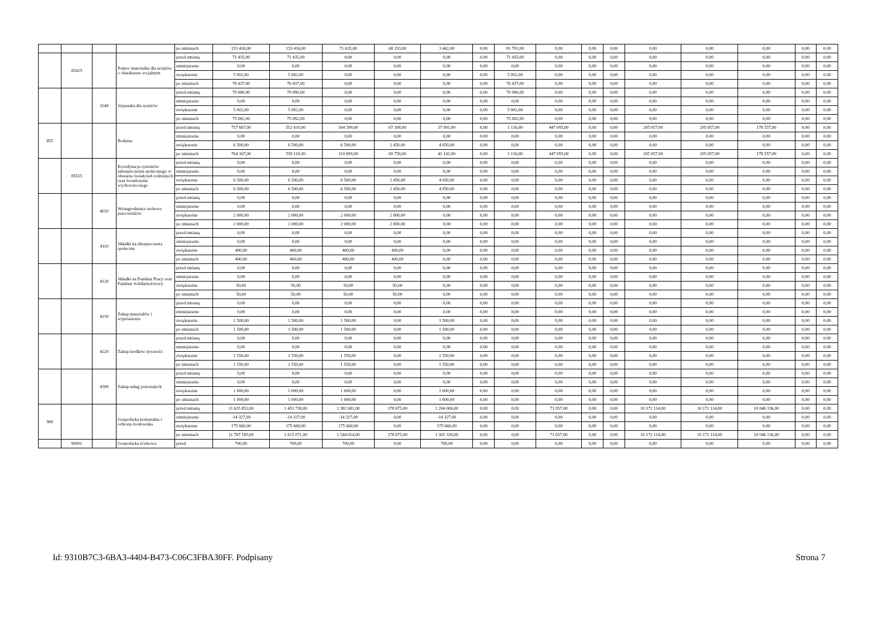| | | | | po zmianach | 153 416,00 | 153 416,00 | 71 635,00 | 68 193,00 | 3 442,00 | 0,00 | 81 781,00 | 0,00 | 0,00 | 0,00 | 0,00 | 0,00 | 0,00 | 0,00 | 0,00 |
| | 85415 | | Pomoc materialna dla uczniów o charakterze socjalnym | przed zmianą | 71 435,00 | 71 435,00 | 0,00 | 0,00 | 0,00 | 0,00 | 71 435,00 | 0,00 | 0,00 | 0,00 | 0,00 | 0,00 | 0,00 | 0,00 | 0,00 |
| | | | | zmniejszenie | 0,00 | 0,00 | 0,00 | 0,00 | 0,00 | 0,00 | 0,00 | 0,00 | 0,00 | 0,00 | 0,00 | 0,00 | 0,00 | 0,00 | 0,00 |
| | | | | zwiększenie | 5 002,00 | 5 002,00 | 0,00 | 0,00 | 0,00 | 0,00 | 5 002,00 | 0,00 | 0,00 | 0,00 | 0,00 | 0,00 | 0,00 | 0,00 | 0,00 |
| | | | | po zmianach | 76 437,00 | 76 437,00 | 0,00 | 0,00 | 0,00 | 0,00 | 76 437,00 | 0,00 | 0,00 | 0,00 | 0,00 | 0,00 | 0,00 | 0,00 | 0,00 |
| | | 3240 | Stypendia dla uczniów | przed zmianą | 70 080,00 | 70 080,00 | 0,00 | 0,00 | 0,00 | 0,00 | 70 080,00 | 0,00 | 0,00 | 0,00 | 0,00 | 0,00 | 0,00 | 0,00 | 0,00 |
| | | | | zmniejszenie | 0,00 | 0,00 | 0,00 | 0,00 | 0,00 | 0,00 | 0,00 | 0,00 | 0,00 | 0,00 | 0,00 | 0,00 | 0,00 | 0,00 | 0,00 |
| | | | | zwiększenie | 5 002,00 | 5 002,00 | 0,00 | 0,00 | 0,00 | 0,00 | 5 002,00 | 0,00 | 0,00 | 0,00 | 0,00 | 0,00 | 0,00 | 0,00 | 0,00 |
| | | | | po zmianach | 75 082,00 | 75 082,00 | 0,00 | 0,00 | 0,00 | 0,00 | 75 082,00 | 0,00 | 0,00 | 0,00 | 0,00 | 0,00 | 0,00 | 0,00 | 0,00 |
| 855 | | | Rodzina | przed zmianą | 757 667,00 | 552 610,00 | 104 399,00 | 67 308,00 | 37 091,00 | 0,00 | 1 116,00 | 447 095,00 | 0,00 | 0,00 | 205 057,00 | 205 057,00 | 178 557,00 | 0,00 | 0,00 |
| | | | | zmniejszenie | 0,00 | 0,00 | 0,00 | 0,00 | 0,00 | 0,00 | 0,00 | 0,00 | 0,00 | 0,00 | 0,00 | 0,00 | 0,00 | 0,00 | 0,00 |
| | | | | zwiększenie | 6 500,00 | 6 500,00 | 6 500,00 | 2 450,00 | 4 050,00 | 0,00 | 0,00 | 0,00 | 0,00 | 0,00 | 0,00 | 0,00 | 0,00 | 0,00 | 0,00 |
| | | | | po zmianach | 764 167,00 | 559 110,00 | 110 899,00 | 69 758,00 | 41 141,00 | 0,00 | 1 116,00 | 447 095,00 | 0,00 | 0,00 | 205 057,00 | 205 057,00 | 178 557,00 | 0,00 | 0,00 |
| | 85515 | | Koordynacja systemów zabezpieczenia społecznego w obszarze świadczeń rodzinnych oraz świadczenia wychowawczego | przed zmianą | 0,00 | 0,00 | 0,00 | 0,00 | 0,00 | 0,00 | 0,00 | 0,00 | 0,00 | 0,00 | 0,00 | 0,00 | 0,00 | 0,00 | 0,00 |
| | | | | zmniejszenie | 0,00 | 0,00 | 0,00 | 0,00 | 0,00 | 0,00 | 0,00 | 0,00 | 0,00 | 0,00 | 0,00 | 0,00 | 0,00 | 0,00 | 0,00 |
| | | | | zwiększenie | 6 500,00 | 6 500,00 | 6 500,00 | 2 450,00 | 4 050,00 | 0,00 | 0,00 | 0,00 | 0,00 | 0,00 | 0,00 | 0,00 | 0,00 | 0,00 | 0,00 |
| | | | | po zmianach | 6 500,00 | 6 500,00 | 6 500,00 | 2 450,00 | 4 050,00 | 0,00 | 0,00 | 0,00 | 0,00 | 0,00 | 0,00 | 0,00 | 0,00 | 0,00 | 0,00 |
| | | 4010 | Wynagrodzenia osobowe pracowników | przed zmianą | 0,00 | 0,00 | 0,00 | 0,00 | 0,00 | 0,00 | 0,00 | 0,00 | 0,00 | 0,00 | 0,00 | 0,00 | 0,00 | 0,00 | 0,00 |
| | | | | zmniejszenie | 0,00 | 0,00 | 0,00 | 0,00 | 0,00 | 0,00 | 0,00 | 0,00 | 0,00 | 0,00 | 0,00 | 0,00 | 0,00 | 0,00 | 0,00 |
| | | | | zwiększenie | 2 000,00 | 2 000,00 | 2 000,00 | 2 000,00 | 0,00 | 0,00 | 0,00 | 0,00 | 0,00 | 0,00 | 0,00 | 0,00 | 0,00 | 0,00 | 0,00 |
| | | | | po zmianach | 2 000,00 | 2 000,00 | 2 000,00 | 2 000,00 | 0,00 | 0,00 | 0,00 | 0,00 | 0,00 | 0,00 | 0,00 | 0,00 | 0,00 | 0,00 | 0,00 |
| | | 4110 | Składki na ubezpieczenia społeczne | przed zmianą | 0,00 | 0,00 | 0,00 | 0,00 | 0,00 | 0,00 | 0,00 | 0,00 | 0,00 | 0,00 | 0,00 | 0,00 | 0,00 | 0,00 | 0,00 |
| | | | | zmniejszenie | 0,00 | 0,00 | 0,00 | 0,00 | 0,00 | 0,00 | 0,00 | 0,00 | 0,00 | 0,00 | 0,00 | 0,00 | 0,00 | 0,00 | 0,00 |
| | | | | zwiększenie | 400,00 | 400,00 | 400,00 | 400,00 | 0,00 | 0,00 | 0,00 | 0,00 | 0,00 | 0,00 | 0,00 | 0,00 | 0,00 | 0,00 | 0,00 |
| | | | | po zmianach | 400,00 | 400,00 | 400,00 | 400,00 | 0,00 | 0,00 | 0,00 | 0,00 | 0,00 | 0,00 | 0,00 | 0,00 | 0,00 | 0,00 | 0,00 |
| | | 4120 | Składki na Fundusz Pracy oraz Fundusz Solidarnościowy | przed zmianą | 0,00 | 0,00 | 0,00 | 0,00 | 0,00 | 0,00 | 0,00 | 0,00 | 0,00 | 0,00 | 0,00 | 0,00 | 0,00 | 0,00 | 0,00 |
| | | | | zmniejszenie | 0,00 | 0,00 | 0,00 | 0,00 | 0,00 | 0,00 | 0,00 | 0,00 | 0,00 | 0,00 | 0,00 | 0,00 | 0,00 | 0,00 | 0,00 |
| | | | | zwiększenie | 50,00 | 50,00 | 50,00 | 50,00 | 0,00 | 0,00 | 0,00 | 0,00 | 0,00 | 0,00 | 0,00 | 0,00 | 0,00 | 0,00 | 0,00 |
| | | | | po zmianach | 50,00 | 50,00 | 50,00 | 50,00 | 0,00 | 0,00 | 0,00 | 0,00 | 0,00 | 0,00 | 0,00 | 0,00 | 0,00 | 0,00 | 0,00 |
| | | 4210 | Zakup materiałów i wyposażenia | przed zmianą | 0,00 | 0,00 | 0,00 | 0,00 | 0,00 | 0,00 | 0,00 | 0,00 | 0,00 | 0,00 | 0,00 | 0,00 | 0,00 | 0,00 | 0,00 |
| | | | | zmniejszenie | 0,00 | 0,00 | 0,00 | 0,00 | 0,00 | 0,00 | 0,00 | 0,00 | 0,00 | 0,00 | 0,00 | 0,00 | 0,00 | 0,00 | 0,00 |
| | | | | zwiększenie | 1 500,00 | 1 500,00 | 1 500,00 | 0,00 | 1 500,00 | 0,00 | 0,00 | 0,00 | 0,00 | 0,00 | 0,00 | 0,00 | 0,00 | 0,00 | 0,00 |
| | | | | po zmianach | 1 500,00 | 1 500,00 | 1 500,00 | 0,00 | 1 500,00 | 0,00 | 0,00 | 0,00 | 0,00 | 0,00 | 0,00 | 0,00 | 0,00 | 0,00 | 0,00 |
| | | 4220 | Zakup środków żywności | przed zmianą | 0,00 | 0,00 | 0,00 | 0,00 | 0,00 | 0,00 | 0,00 | 0,00 | 0,00 | 0,00 | 0,00 | 0,00 | 0,00 | 0,00 | 0,00 |
| | | | | zmniejszenie | 0,00 | 0,00 | 0,00 | 0,00 | 0,00 | 0,00 | 0,00 | 0,00 | 0,00 | 0,00 | 0,00 | 0,00 | 0,00 | 0,00 | 0,00 |
| | | | | zwiększenie | 1 550,00 | 1 550,00 | 1 550,00 | 0,00 | 1 550,00 | 0,00 | 0,00 | 0,00 | 0,00 | 0,00 | 0,00 | 0,00 | 0,00 | 0,00 | 0,00 |
| | | | | po zmianach | 1 550,00 | 1 550,00 | 1 550,00 | 0,00 | 1 550,00 | 0,00 | 0,00 | 0,00 | 0,00 | 0,00 | 0,00 | 0,00 | 0,00 | 0,00 | 0,00 |
| | | 4300 | Zakup usług pozostałych | przed zmianą | 0,00 | 0,00 | 0,00 | 0,00 | 0,00 | 0,00 | 0,00 | 0,00 | 0,00 | 0,00 | 0,00 | 0,00 | 0,00 | 0,00 | 0,00 |
| | | | | zmniejszenie | 0,00 | 0,00 | 0,00 | 0,00 | 0,00 | 0,00 | 0,00 | 0,00 | 0,00 | 0,00 | 0,00 | 0,00 | 0,00 | 0,00 | 0,00 |
| | | | | zwiększenie | 1 000,00 | 1 000,00 | 1 000,00 | 0,00 | 1 000,00 | 0,00 | 0,00 | 0,00 | 0,00 | 0,00 | 0,00 | 0,00 | 0,00 | 0,00 | 0,00 |
| | | | | po zmianach | 1 000,00 | 1 000,00 | 1 000,00 | 0,00 | 1 000,00 | 0,00 | 0,00 | 0,00 | 0,00 | 0,00 | 0,00 | 0,00 | 0,00 | 0,00 | 0,00 |
| 900 | | | Gospodarka komunalna i ochrona środowiska | przed zmianą | 11 625 852,00 | 1 453 738,00 | 1 382 681,00 | 178 675,00 | 1 204 006,00 | 0,00 | 0,00 | 71 057,00 | 0,00 | 0,00 | 10 172 114,00 | 10 172 114,00 | 10 046 136,00 | 0,00 | 0,00 |
| | | | | zmniejszenie | -14 327,00 | -14 327,00 | -14 327,00 | 0,00 | -14 327,00 | 0,00 | 0,00 | 0,00 | 0,00 | 0,00 | 0,00 | 0,00 | 0,00 | 0,00 | 0,00 |
| | | | | zwiększenie | 175 660,00 | 175 660,00 | 175 660,00 | 0,00 | 175 660,00 | 0,00 | 0,00 | 0,00 | 0,00 | 0,00 | 0,00 | 0,00 | 0,00 | 0,00 | 0,00 |
| | | | | po zmianach | 11 787 185,00 | 1 615 071,00 | 1 544 014,00 | 178 675,00 | 1 365 339,00 | 0,00 | 0,00 | 71 057,00 | 0,00 | 0,00 | 10 172 114,00 | 10 172 114,00 | 10 046 136,00 | 0,00 | 0,00 |
| | 90001 | | Gospodarka ściekowa | przed | 700,00 | 700,00 | 700,00 | 0,00 | 700,00 | 0,00 | 0,00 | 0,00 | 0,00 | 0,00 | 0,00 | 0,00 | 0,00 | 0,00 | 0,00 |
Id: 9310B7C3-6BA3-4404-B473-C06C3FBA30FF. Podpisany Strona 7